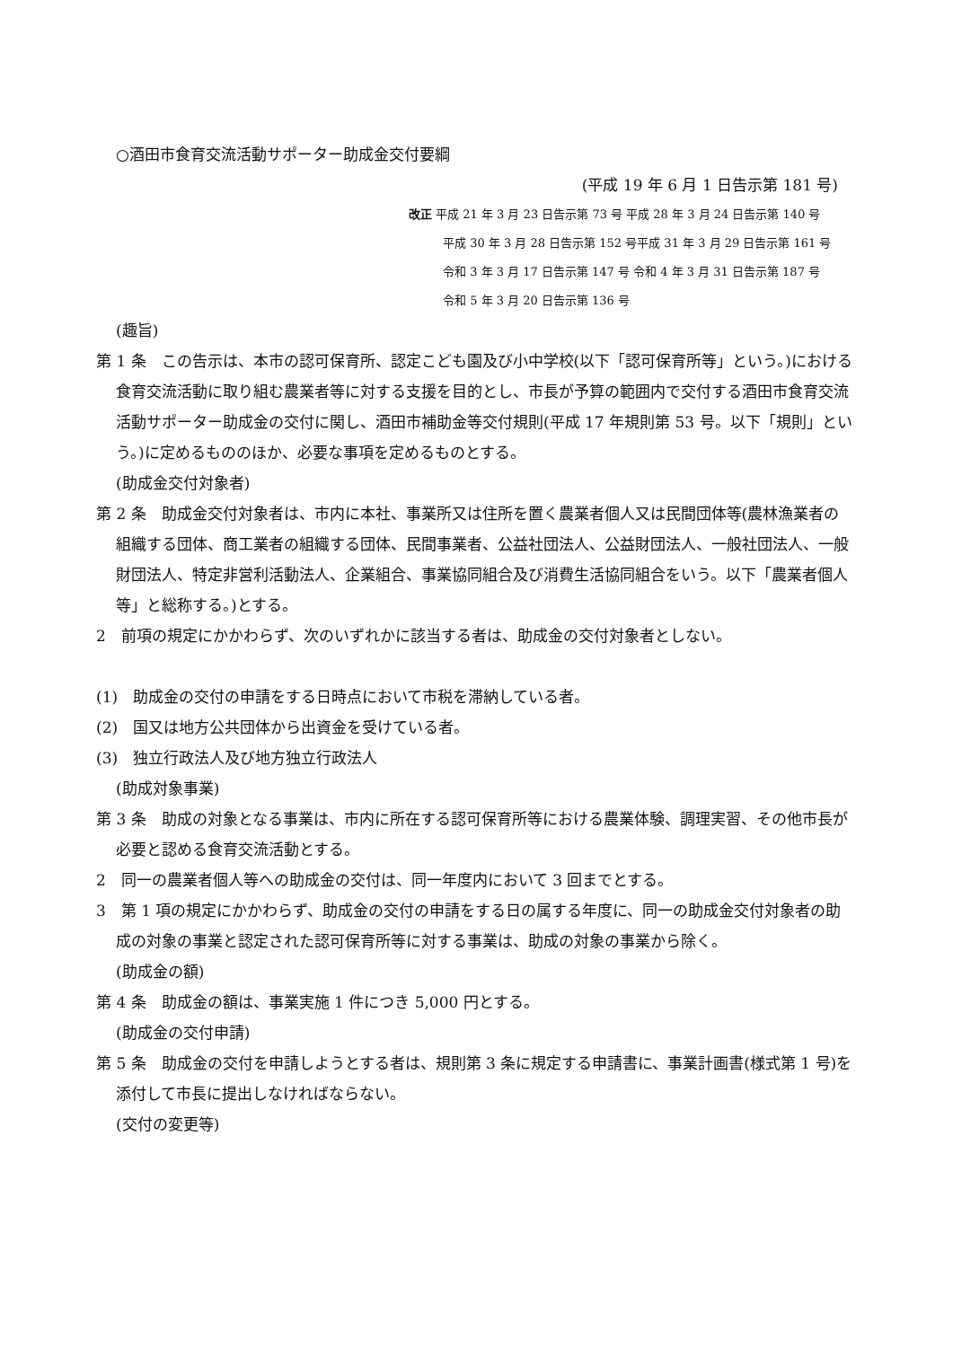○酒田市食育交流活動サポーター助成金交付要綱
(平成 19 年 6 月 1 日告示第 181 号)
改正 平成 21 年 3 月 23 日告示第 73 号 平成 28 年 3 月 24 日告示第 140 号
平成 30 年 3 月 28 日告示第 152 号平成 31 年 3 月 29 日告示第 161 号
令和 3 年 3 月 17 日告示第 147 号 令和 4 年 3 月 31 日告示第 187 号
令和 5 年 3 月 20 日告示第 136 号
(趣旨)
第 1 条　この告示は、本市の認可保育所、認定こども園及び小中学校(以下「認可保育所等」という。)における食育交流活動に取り組む農業者等に対する支援を目的とし、市長が予算の範囲内で交付する酒田市食育交流活動サポーター助成金の交付に関し、酒田市補助金等交付規則(平成 17 年規則第 53 号。以下「規則」という。)に定めるもののほか、必要な事項を定めるものとする。
(助成金交付対象者)
第 2 条　助成金交付対象者は、市内に本社、事業所又は住所を置く農業者個人又は民間団体等(農林漁業者の組織する団体、商工業者の組織する団体、民間事業者、公益社団法人、公益財団法人、一般社団法人、一般財団法人、特定非営利活動法人、企業組合、事業協同組合及び消費生活協同組合をいう。以下「農業者個人等」と総称する。)とする。
2　前項の規定にかかわらず、次のいずれかに該当する者は、助成金の交付対象者としない。
(1)　助成金の交付の申請をする日時点において市税を滞納している者。
(2)　国又は地方公共団体から出資金を受けている者。
(3)　独立行政法人及び地方独立行政法人
(助成対象事業)
第 3 条　助成の対象となる事業は、市内に所在する認可保育所等における農業体験、調理実習、その他市長が必要と認める食育交流活動とする。
2　同一の農業者個人等への助成金の交付は、同一年度内において 3 回までとする。
3　第 1 項の規定にかかわらず、助成金の交付の申請をする日の属する年度に、同一の助成金交付対象者の助成の対象の事業と認定された認可保育所等に対する事業は、助成の対象の事業から除く。
(助成金の額)
第 4 条　助成金の額は、事業実施 1 件につき 5,000 円とする。
(助成金の交付申請)
第 5 条　助成金の交付を申請しようとする者は、規則第 3 条に規定する申請書に、事業計画書(様式第 1 号)を添付して市長に提出しなければならない。
(交付の変更等)